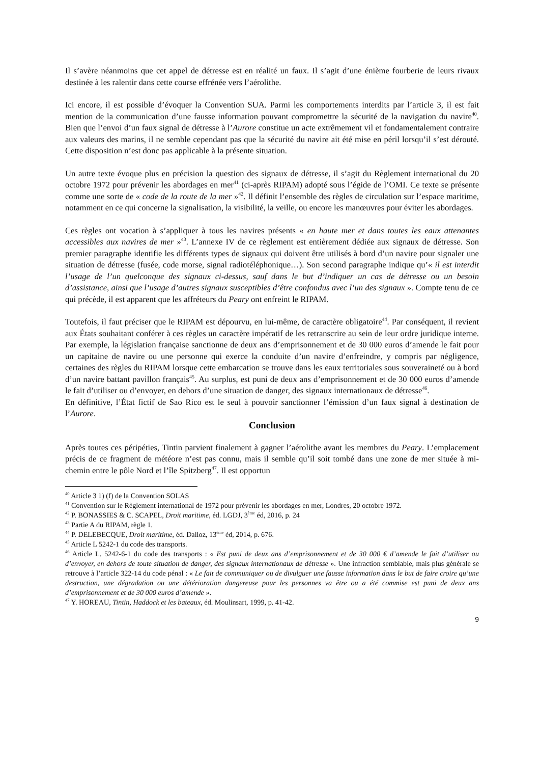Il s’avère néanmoins que cet appel de détresse est en réalité un faux. Il s’agit d’une énième fourberie de leurs rivaux destinée à les ralentir dans cette course effrénée vers l’aérolithe.
Ici encore, il est possible d’évoquer la Convention SUA. Parmi les comportements interdits par l’article 3, il est fait mention de la communication d’une fausse information pouvant compromettre la sécurité de la navigation du navire<sup>40</sup>. Bien que l’envoi d’un faux signal de détresse à l’Aurore constitue un acte extrêmement vil et fondamentalement contraire aux valeurs des marins, il ne semble cependant pas que la sécurité du navire ait été mise en péril lorsqu’il s’est dérouté. Cette disposition n’est donc pas applicable à la présente situation.
Un autre texte évoque plus en précision la question des signaux de détresse, il s’agit du Règlement international du 20 octobre 1972 pour prévenir les abordages en mer<sup>41</sup> (ci-après RIPAM) adopté sous l’égide de l’OMI. Ce texte se présente comme une sorte de « code de la route de la mer »<sup>42</sup>. Il définit l’ensemble des règles de circulation sur l’espace maritime, notamment en ce qui concerne la signalisation, la visibilité, la veille, ou encore les manœuvres pour éviter les abordages.
Ces règles ont vocation à s’appliquer à tous les navires présents « en haute mer et dans toutes les eaux attenantes accessibles aux navires de mer »<sup>43</sup>. L’annexe IV de ce règlement est entièrement dédiée aux signaux de détresse. Son premier paragraphe identifie les différents types de signaux qui doivent être utilisés à bord d’un navire pour signaler une situation de détresse (fusée, code morse, signal radiotéléphonique…). Son second paragraphe indique qu’« il est interdit l’usage de l’un quelconque des signaux ci-dessus, sauf dans le but d’indiquer un cas de détresse ou un besoin d’assistance, ainsi que l’usage d’autres signaux susceptibles d’être confondus avec l’un des signaux ». Compte tenu de ce qui précède, il est apparent que les affréteurs du Peary ont enfreint le RIPAM.
Toutefois, il faut préciser que le RIPAM est dépourvu, en lui-même, de caractère obligatoire<sup>44</sup>. Par conséquent, il revient aux États souhaitant conférer à ces règles un caractère impératif de les retranscrire au sein de leur ordre juridique interne. Par exemple, la législation française sanctionne de deux ans d’emprisonnement et de 30 000 euros d’amende le fait pour un capitaine de navire ou une personne qui exerce la conduite d’un navire d’enfreindre, y compris par négligence, certaines des règles du RIPAM lorsque cette embarcation se trouve dans les eaux territoriales sous souveraineté ou à bord d’un navire battant pavillon français<sup>45</sup>. Au surplus, est puni de deux ans d’emprisonnement et de 30 000 euros d’amende le fait d’utiliser ou d’envoyer, en dehors d’une situation de danger, des signaux internationaux de détresse<sup>46</sup>.
En définitive, l’État fictif de Sao Rico est le seul à pouvoir sanctionner l’émission d’un faux signal à destination de l’Aurore.
Conclusion
Après toutes ces péripéties, Tintin parvient finalement à gagner l’aérolithe avant les membres du Peary. L’emplacement précis de ce fragment de météore n’est pas connu, mais il semble qu’il soit tombé dans une zone de mer située à mi-chemin entre le pôle Nord et l’île Spitzberg<sup>47</sup>. Il est opportun
<sup>40</sup> Article 3 1) (f) de la Convention SOLAS
<sup>41</sup> Convention sur le Règlement international de 1972 pour prévenir les abordages en mer, Londres, 20 octobre 1972.
<sup>42</sup> P. BONASSIES & C. SCAPEL, Droit maritime, éd. LGDJ, 3<sup>ème</sup> éd, 2016, p. 24
<sup>43</sup> Partie A du RIPAM, règle 1.
<sup>44</sup> P. DELEBECQUE, Droit maritime, éd. Dalloz, 13<sup>ème</sup> éd, 2014, p. 676.
<sup>45</sup> Article L 5242-1 du code des transports.
<sup>46</sup> Article L. 5242-6-1 du code des transports : « Est puni de deux ans d’emprisonnement et de 30 000 € d’amende le fait d’utiliser ou d’envoyer, en dehors de toute situation de danger, des signaux internationaux de détresse ». Une infraction semblable, mais plus générale se retrouve à l’article 322-14 du code pénal : « Le fait de communiquer ou de divulguer une fausse information dans le but de faire croire qu’une destruction, une dégradation ou une détérioration dangereuse pour les personnes va être ou a été commise est puni de deux ans d’emprisonnement et de 30 000 euros d’amende ».
<sup>47</sup> Y. HOREAU, Tintin, Haddock et les bateaux, éd. Moulinsart, 1999, p. 41-42.
9